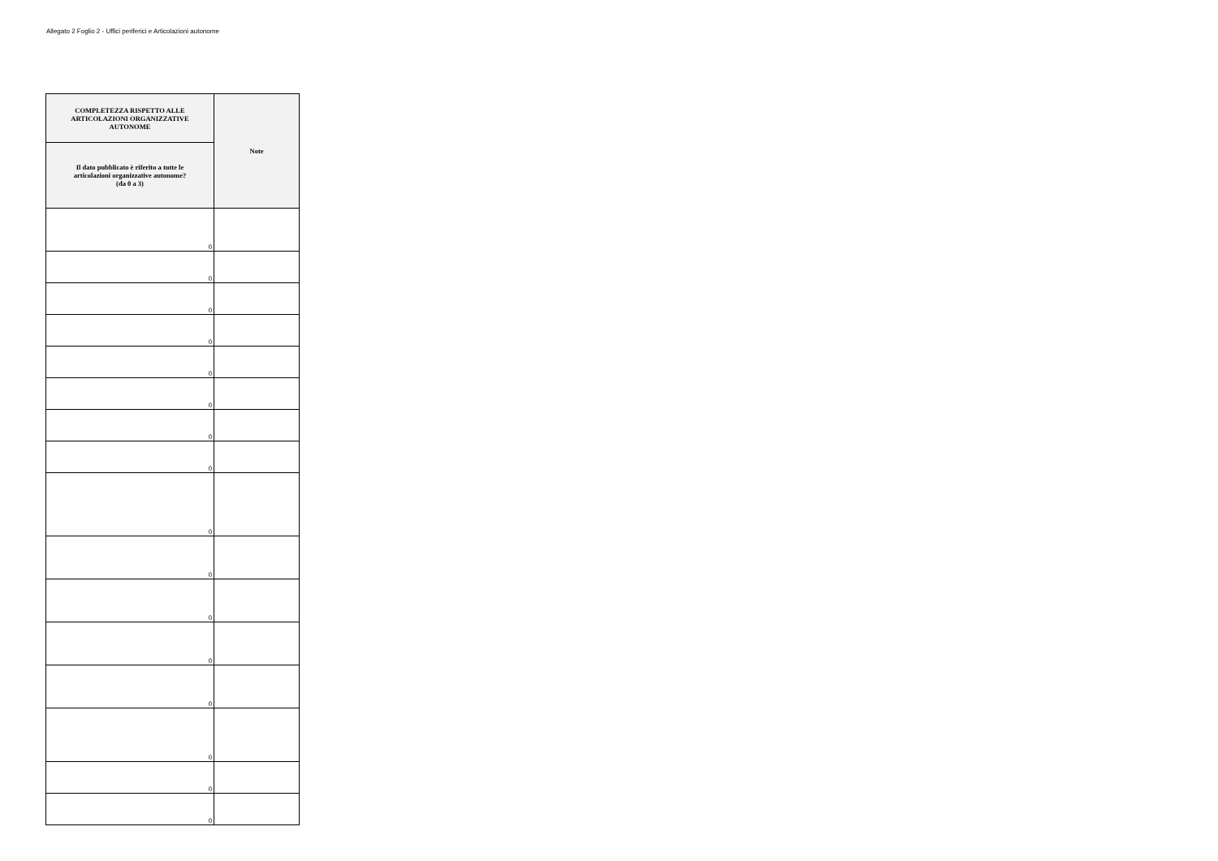Allegato 2 Foglio 2 - Uffici periferici e Articolazioni autonome
| COMPLETEZZA RISPETTO ALLE ARTICOLAZIONI ORGANIZZATIVE AUTONOME | Note |
| --- | --- |
| Il dato pubblicato è riferito a tutte le articolazioni organizzative autonome? (da 0 a 3) | |
| 0 | |
| 0 | |
| 0 | |
| 0 | |
| 0 | |
| 0 | |
| 0 | |
| 0 | |
| 0 | |
| 0 | |
| 0 | |
| 0 | |
| 0 | |
| 0 | |
| 0 | |
| 0 | |